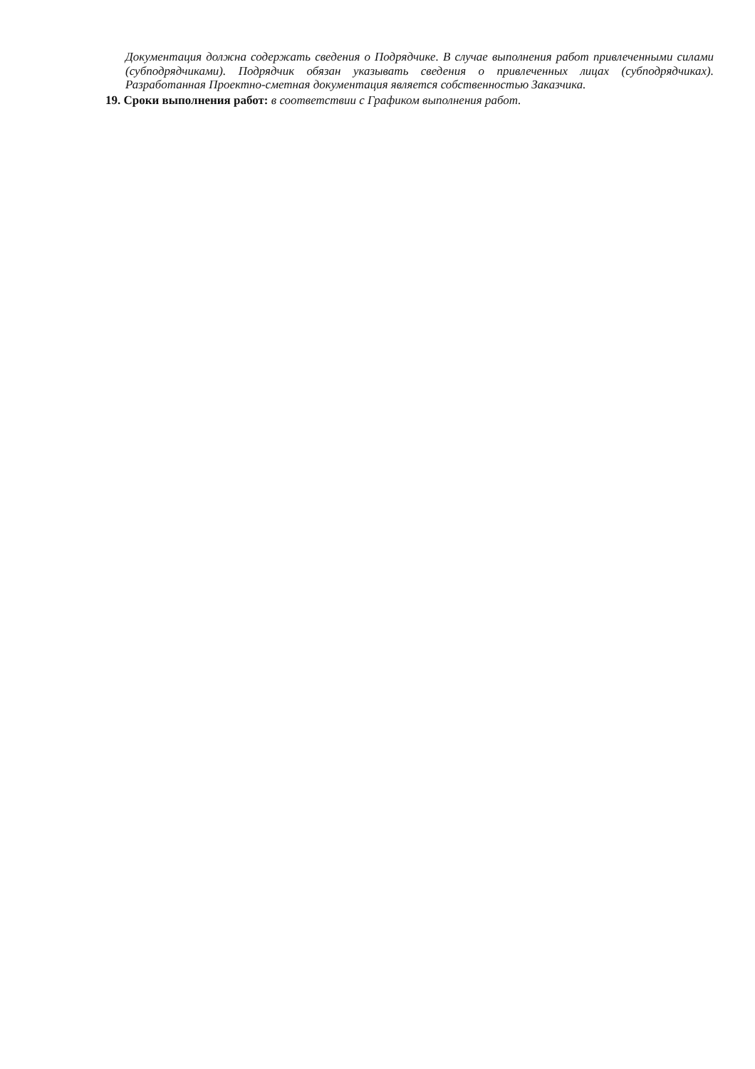Документация должна содержать сведения о Подрядчике. В случае выполнения работ привлеченными силами (субподрядчиками). Подрядчик обязан указывать сведения о привлеченных лицах (субподрядчиках). Разработанная Проектно-сметная документация является собственностью Заказчика.
19. Сроки выполнения работ: в соответствии с Графиком выполнения работ.